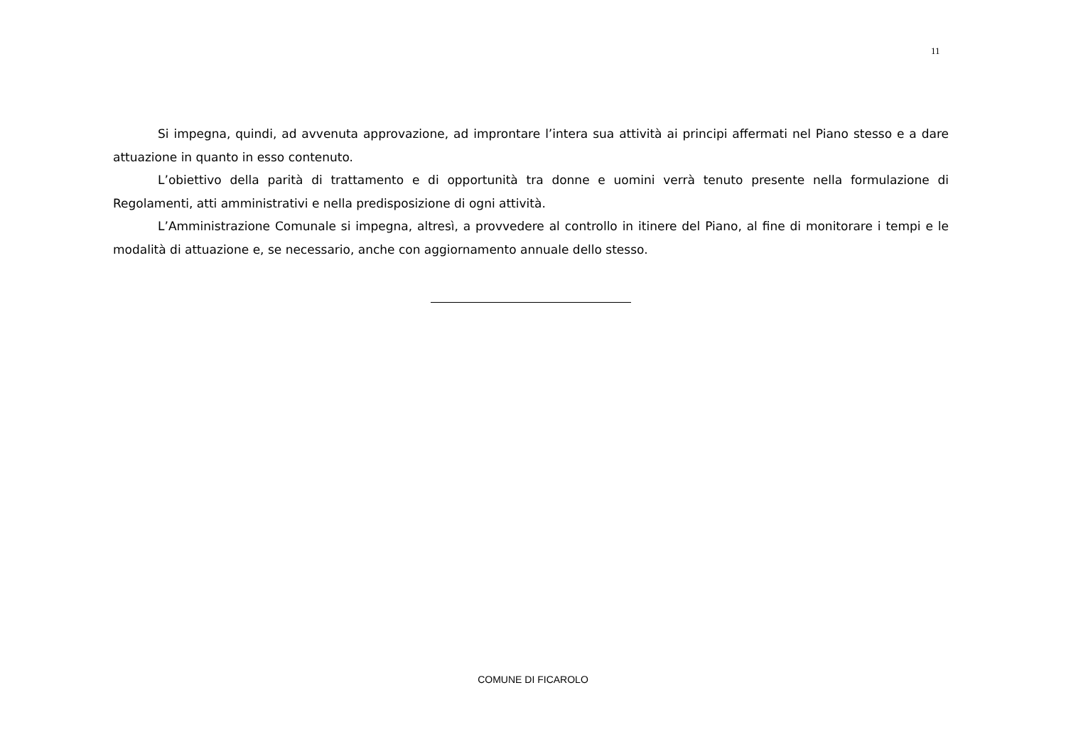11
Si impegna, quindi, ad avvenuta approvazione, ad improntare l’intera sua attività ai principi affermati nel Piano stesso e a dare attuazione in quanto in esso contenuto.
L’obiettivo della parità di trattamento e di opportunità tra donne e uomini verrà tenuto presente nella formulazione di Regolamenti, atti amministrativi e nella predisposizione di ogni attività.
L’Amministrazione Comunale si impegna, altresì, a provvedere al controllo in itinere del Piano, al fine di monitorare i tempi e le modalità di attuazione e, se necessario, anche con aggiornamento annuale dello stesso.
COMUNE DI FICAROLO